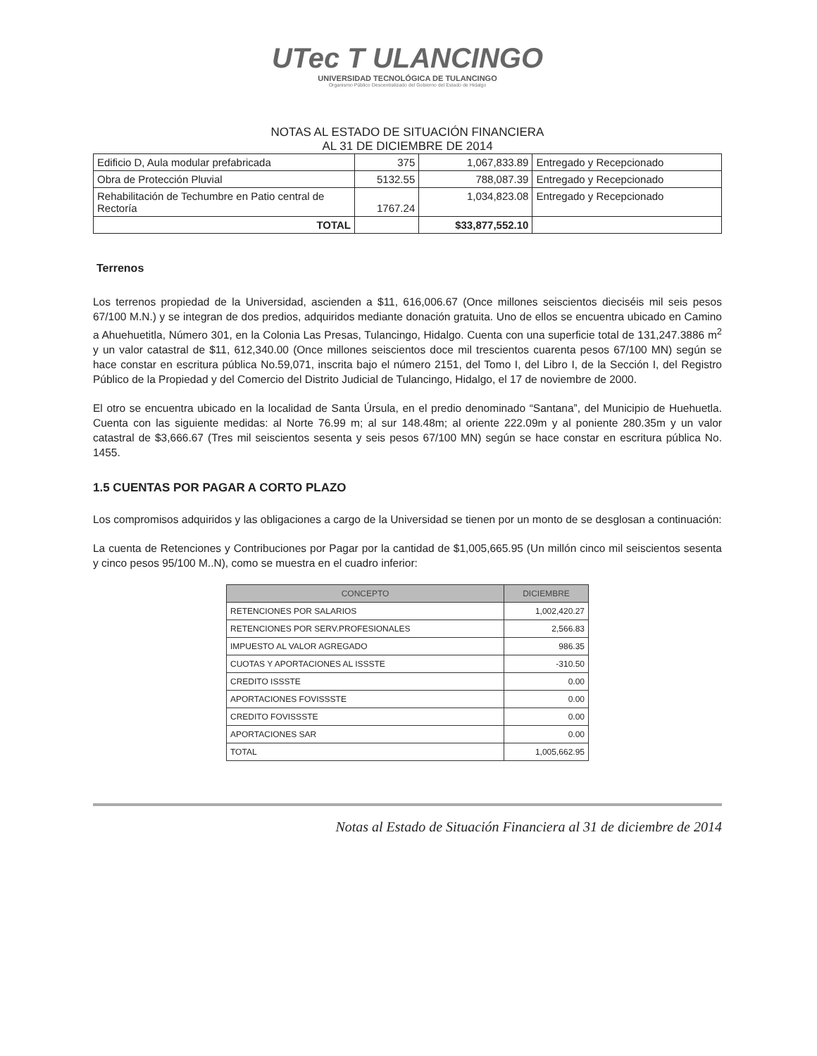UTec T ULANCINGO
UNIVERSIDAD TECNOLÓGICA DE TULANCINGO
Organismo Público Descentralizado del Gobierno del Estado de Hidalgo
NOTAS AL ESTADO DE SITUACIÓN FINANCIERA
AL 31 DE DICIEMBRE DE 2014
| Edificio D, Aula modular prefabricada | 375 | 1,067,833.89 | Entregado y Recepcionado |
| Obra de Protección Pluvial | 5132.55 | 788,087.39 | Entregado y Recepcionado |
| Rehabilitación de Techumbre en Patio central de Rectoría | 1767.24 | 1,034,823.08 | Entregado y Recepcionado |
| TOTAL | | $33,877,552.10 | |
Terrenos
Los terrenos propiedad de la Universidad, ascienden a $11, 616,006.67 (Once millones seiscientos dieciséis mil seis pesos 67/100 M.N.) y se integran de dos predios, adquiridos mediante donación gratuita. Uno de ellos se encuentra ubicado en Camino a Ahuehuetitla, Número 301, en la Colonia Las Presas, Tulancingo, Hidalgo. Cuenta con una superficie total de 131,247.3886 m<sup>2</sup> y un valor catastral de $11, 612,340.00 (Once millones seiscientos doce mil trescientos cuarenta pesos 67/100 MN) según se hace constar en escritura pública No.59,071, inscrita bajo el número 2151, del Tomo I, del Libro I, de la Sección I, del Registro Público de la Propiedad y del Comercio del Distrito Judicial de Tulancingo, Hidalgo, el 17 de noviembre de 2000.
El otro se encuentra ubicado en la localidad de Santa Úrsula, en el predio denominado “Santana”, del Municipio de Huehuetla. Cuenta con las siguiente medidas: al Norte 76.99 m; al sur 148.48m; al oriente 222.09m y al poniente 280.35m y un valor catastral de $3,666.67 (Tres mil seiscientos sesenta y seis pesos 67/100 MN) según se hace constar en escritura pública No. 1455.
1.5 CUENTAS POR PAGAR A CORTO PLAZO
Los compromisos adquiridos y las obligaciones a cargo de la Universidad se tienen por un monto de se desglosan a continuación:
La cuenta de Retenciones y Contribuciones por Pagar por la cantidad de $1,005,665.95 (Un millón cinco mil seiscientos sesenta y cinco pesos 95/100 M..N), como se muestra en el cuadro inferior:
| CONCEPTO | DICIEMBRE |
| --- | --- |
| RETENCIONES POR SALARIOS | 1,002,420.27 |
| RETENCIONES POR SERV.PROFESIONALES | 2,566.83 |
| IMPUESTO AL VALOR AGREGADO | 986.35 |
| CUOTAS Y APORTACIONES AL ISSSTE | -310.50 |
| CREDITO ISSSTE | 0.00 |
| APORTACIONES FOVISSSTE | 0.00 |
| CREDITO FOVISSSTE | 0.00 |
| APORTACIONES SAR | 0.00 |
| TOTAL | 1,005,662.95 |
Notas al Estado de Situación Financiera al 31 de diciembre de 2014